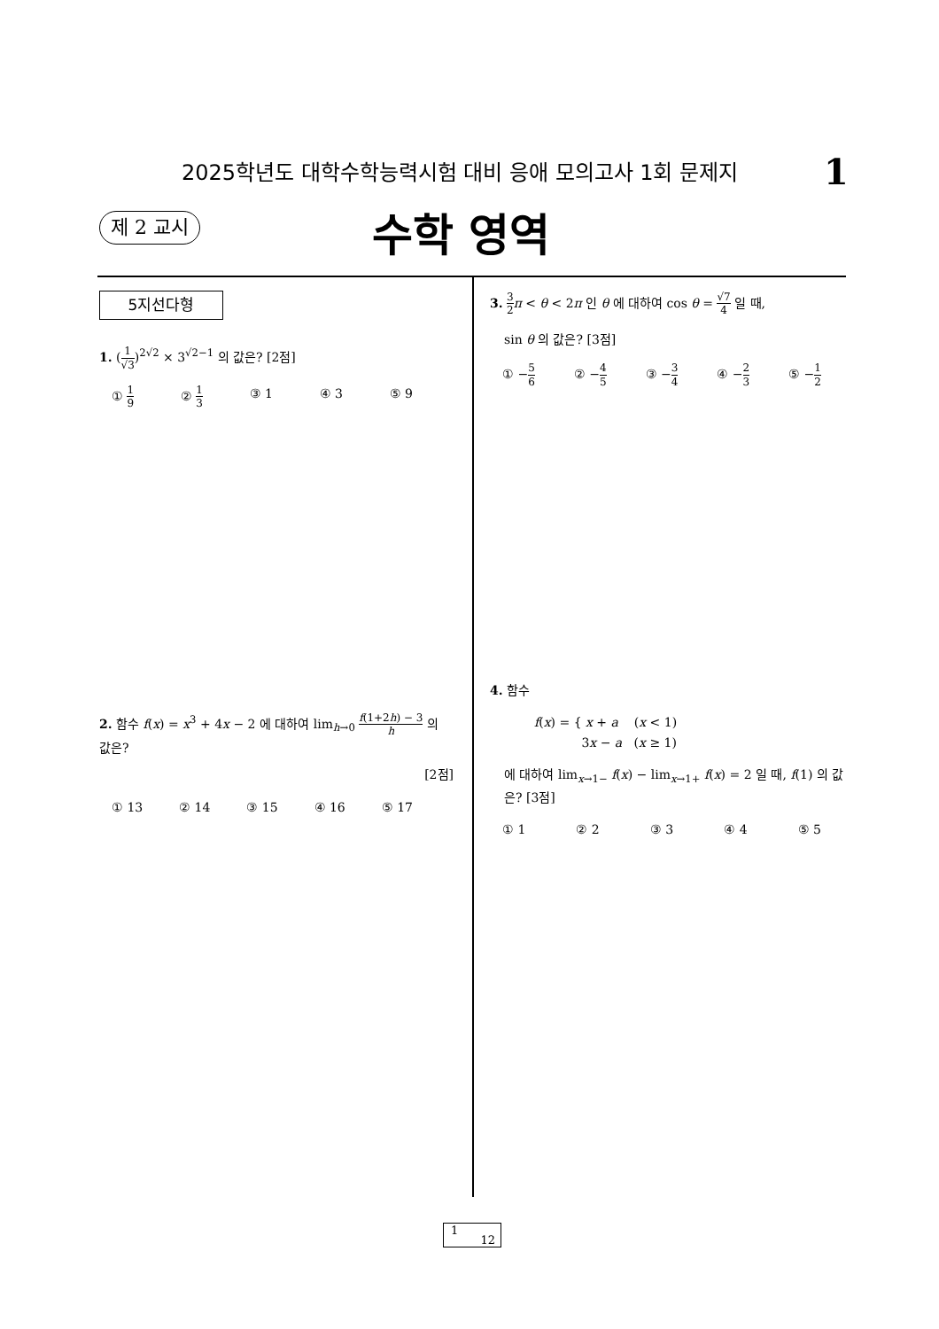2025학년도 대학수학능력시험 대비 응애 모의고사 1회 문제지 1
제 2 교시 수학 영역
5지선다형
1. (1 √3)<sup>2√2</sup> × 3<sup>√2−1</sup> 의 값은? [2점]
① 1 9 ② 1 3 ③ 1 ④ 3 ⑤ 9
2. 함수 f(x) = x<sup>3</sup> + 4x − 2 에 대하여 lim<sub>h→0</sub> f(1+2h) − 3 h 의 값은?
[2점]
① 13 ② 14 ③ 15 ④ 16 ⑤ 17
3. 3 2 π < θ < 2π 인 θ 에 대하여 cos θ = √7 4 일 때,
sin θ 의 값은? [3점]
① −5 6 ② −4 5 ③ −3 4 ④ −2 3 ⑤ −1 2
4. 함수
f(x) = { x + a (x < 1)
3x − a (x ≥ 1)
에 대하여 lim<sub>x→1−</sub> f(x) − lim<sub>x→1+</sub> f(x) = 2 일 때, f(1) 의 값은? [3점]
① 1 ② 2 ③ 3 ④ 4 ⑤ 5
1
12